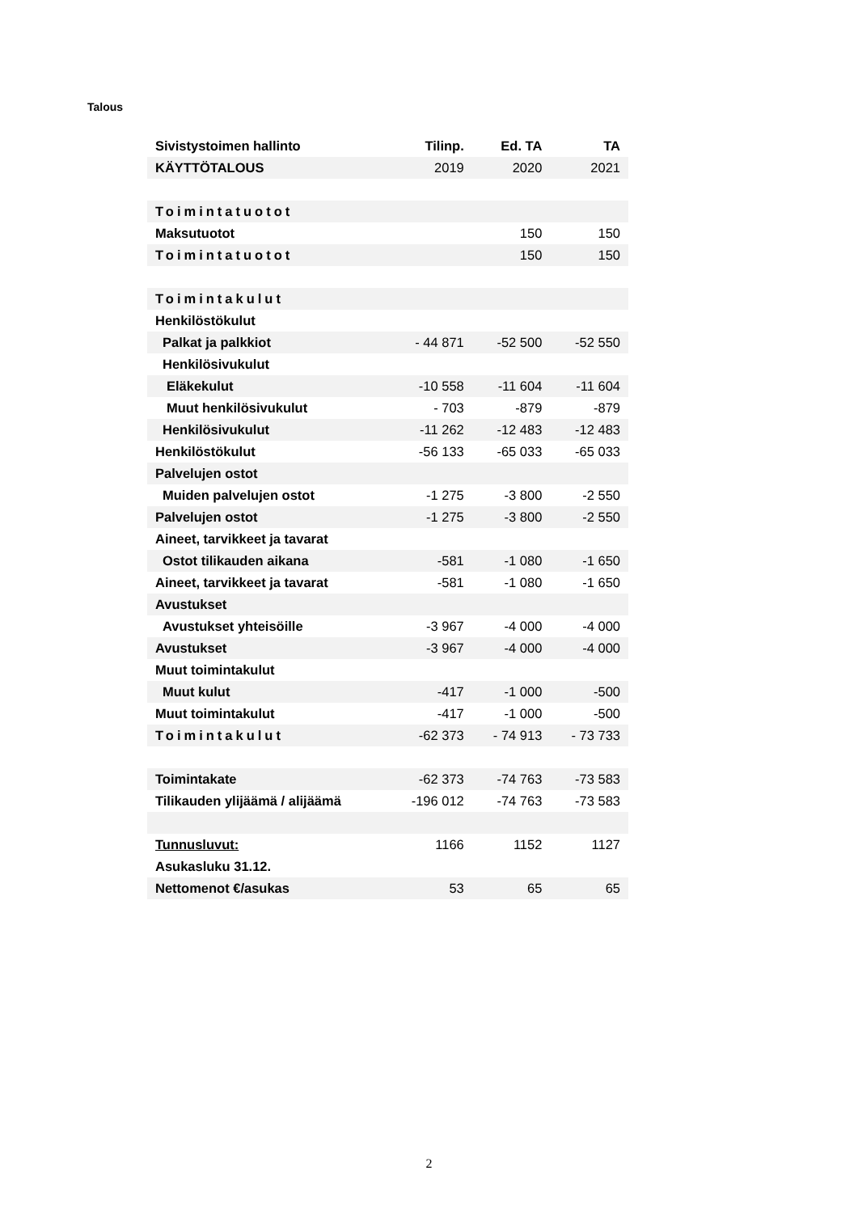Talous
| Sivistystoimen hallinto | Tilinp. | Ed. TA | TA |
| --- | --- | --- | --- |
| KÄYTTÖTALOUS | 2019 | 2020 | 2021 |
| Toimintatuotot | | | |
| Maksutuotot | | 150 | 150 |
| Toimintatuotot | | 150 | 150 |
| Toimintakulut | | | |
| Henkilöstökulut | | | |
| Palkat ja palkkiot | - 44 871 | -52 500 | -52 550 |
| Henkilösivukulut | | | |
| Eläkekulut | -10 558 | -11 604 | -11 604 |
| Muut henkilösivukulut | - 703 | -879 | -879 |
| Henkilösivukulut | -11 262 | -12 483 | -12 483 |
| Henkilöstökulut | -56 133 | -65 033 | -65 033 |
| Palvelujen ostot | | | |
| Muiden palvelujen ostot | -1 275 | -3 800 | -2 550 |
| Palvelujen ostot | -1 275 | -3 800 | -2 550 |
| Aineet, tarvikkeet ja tavarat | | | |
| Ostot tilikauden aikana | -581 | -1 080 | -1 650 |
| Aineet, tarvikkeet ja tavarat | -581 | -1 080 | -1 650 |
| Avustukset | | | |
| Avustukset yhteisöille | -3 967 | -4 000 | -4 000 |
| Avustukset | -3 967 | -4 000 | -4 000 |
| Muut toimintakulut | | | |
| Muut kulut | -417 | -1 000 | -500 |
| Muut toimintakulut | -417 | -1 000 | -500 |
| Toimintakulut | -62 373 | - 74 913 | - 73 733 |
| Toimintakate | -62 373 | -74 763 | -73 583 |
| Tilikauden ylijäämä / alijäämä | -196 012 | -74 763 | -73 583 |
| Tunnusluvut: | 1166 | 1152 | 1127 |
| Asukasluku 31.12. | | | |
| Nettomenot €/asukas | 53 | 65 | 65 |
2